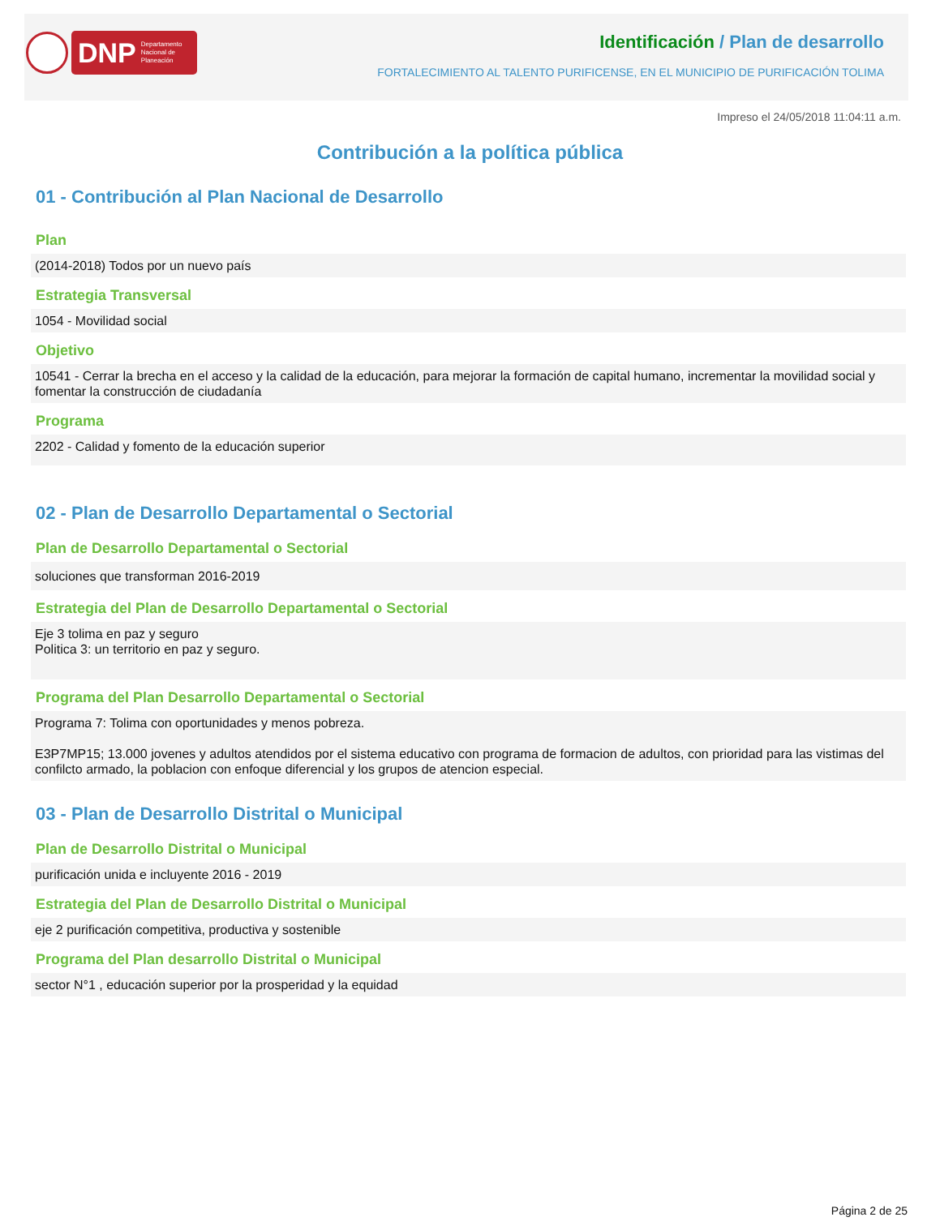DNP Departamento Nacional de Planeación
Identificación / Plan de desarrollo
FORTALECIMIENTO AL TALENTO PURIFICENSE, EN EL MUNICIPIO DE PURIFICACIÓN TOLIMA
Impreso el 24/05/2018 11:04:11 a.m.
Contribución a la política pública
01 - Contribución al Plan Nacional de Desarrollo
Plan
(2014-2018) Todos por un nuevo país
Estrategia Transversal
1054 - Movilidad social
Objetivo
10541 - Cerrar la brecha en el acceso y la calidad de la educación, para mejorar la formación de capital humano, incrementar la movilidad social y fomentar la construcción de ciudadanía
Programa
2202 - Calidad y fomento de la educación superior
02 - Plan de Desarrollo Departamental o Sectorial
Plan de Desarrollo Departamental o Sectorial
soluciones que transforman 2016-2019
Estrategia del Plan de Desarrollo Departamental o Sectorial
Eje 3 tolima en paz y seguro
Politica 3: un territorio en paz y seguro.
Programa del Plan Desarrollo Departamental o Sectorial
Programa 7: Tolima con oportunidades y menos pobreza.
E3P7MP15; 13.000 jovenes y adultos atendidos por el sistema educativo con programa de formacion de adultos, con prioridad para las vistimas del confilcto armado, la poblacion con enfoque diferencial y los grupos de atencion especial.
03 - Plan de Desarrollo Distrital o Municipal
Plan de Desarrollo Distrital o Municipal
purificación unida e incluyente 2016 - 2019
Estrategia del Plan de Desarrollo Distrital o Municipal
eje 2 purificación competitiva, productiva y sostenible
Programa del Plan desarrollo Distrital o Municipal
sector N°1 , educación superior por la prosperidad y la equidad
Página 2 de 25